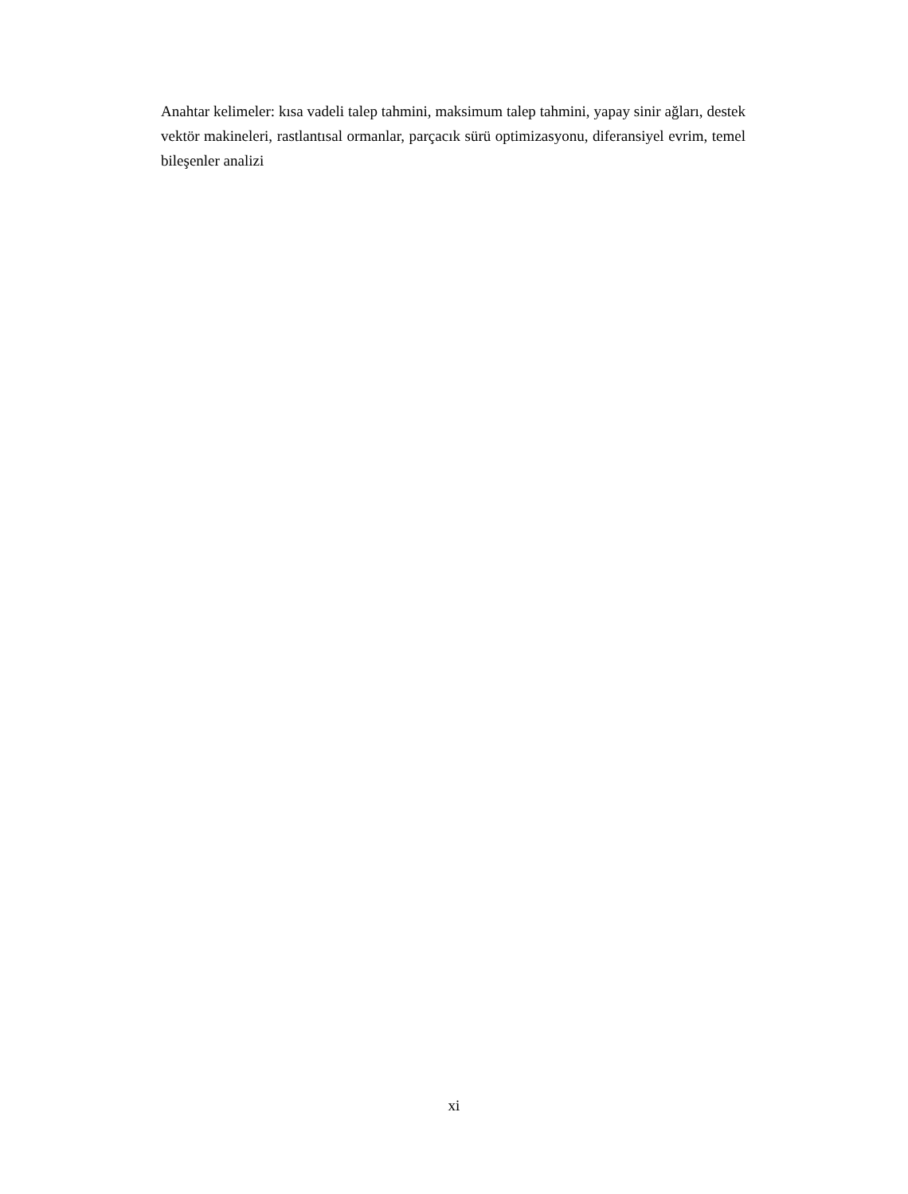Anahtar kelimeler: kısa vadeli talep tahmini, maksimum talep tahmini, yapay sinir ağları, destek vektör makineleri, rastlantısal ormanlar, parçacık sürü optimizasyonu, diferansiyel evrim, temel bileşenler analizi
xi